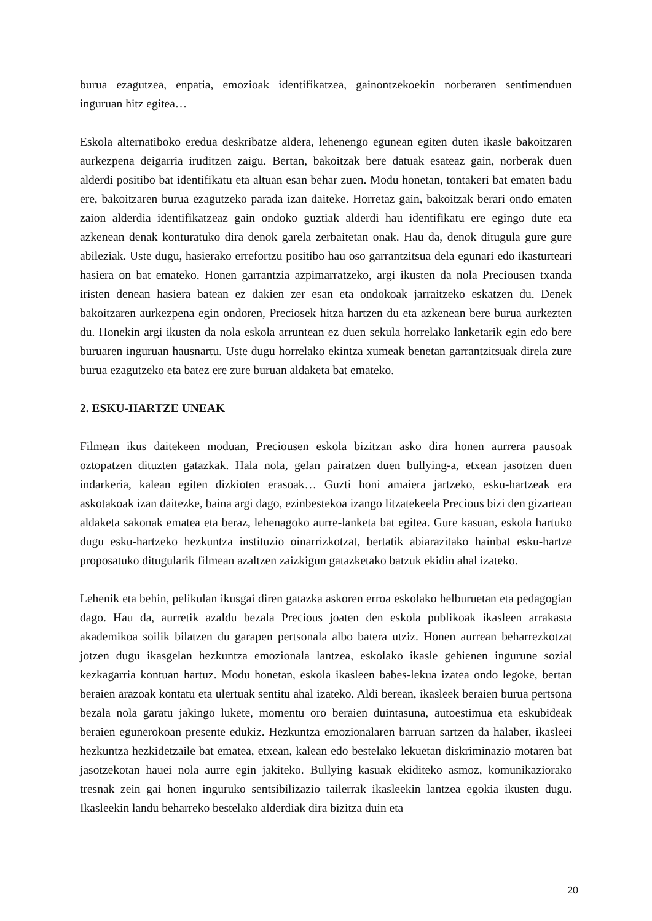burua ezagutzea, enpatia, emozioak identifikatzea, gainontzekoekin norberaren sentimenduen inguruan hitz egitea…
Eskola alternatiboko eredua deskribatze aldera, lehenengo egunean egiten duten ikasle bakoitzaren aurkezpena deigarria iruditzen zaigu. Bertan, bakoitzak bere datuak esateaz gain, norberak duen alderdi positibo bat identifikatu eta altuan esan behar zuen. Modu honetan, tontakeri bat ematen badu ere, bakoitzaren burua ezagutzeko parada izan daiteke. Horretaz gain, bakoitzak berari ondo ematen zaion alderdia identifikatzeaz gain ondoko guztiak alderdi hau identifikatu ere egingo dute eta azkenean denak konturatuko dira denok garela zerbaitetan onak. Hau da, denok ditugula gure gure abileziak. Uste dugu, hasierako errefortzu positibo hau oso garrantzitsua dela egunari edo ikasturteari hasiera on bat emateko. Honen garrantzia azpimarratzeko, argi ikusten da nola Preciousen txanda iristen denean hasiera batean ez dakien zer esan eta ondokoak jarraitzeko eskatzen du. Denek bakoitzaren aurkezpena egin ondoren, Preciosek hitza hartzen du eta azkenean bere burua aurkezten du. Honekin argi ikusten da nola eskola arruntean ez duen sekula horrelako lanketarik egin edo bere buruaren inguruan hausnartu. Uste dugu horrelako ekintza xumeak benetan garrantzitsuak direla zure burua ezagutzeko eta batez ere zure buruan aldaketa bat emateko.
2. ESKU-HARTZE UNEAK
Filmean ikus daitekeen moduan, Preciousen eskola bizitzan asko dira honen aurrera pausoak oztopatzen dituzten gatazkak. Hala nola, gelan pairatzen duen bullying-a, etxean jasotzen duen indarkeria, kalean egiten dizkioten erasoak… Guzti honi amaiera jartzeko, esku-hartzeak era askotakoak izan daitezke, baina argi dago, ezinbestekoa izango litzatekeela Precious bizi den gizartean aldaketa sakonak ematea eta beraz, lehenagoko aurre-lanketa bat egitea. Gure kasuan, eskola hartuko dugu esku-hartzeko hezkuntza instituzio oinarrizkotzat, bertatik abiarazitako hainbat esku-hartze proposatuko ditugularik filmean azaltzen zaizkigun gatazketako batzuk ekidin ahal izateko.
Lehenik eta behin, pelikulan ikusgai diren gatazka askoren erroa eskolako helburuetan eta pedagogian dago. Hau da, aurretik azaldu bezala Precious joaten den eskola publikoak ikasleen arrakasta akademikoa soilik bilatzen du garapen pertsonala albo batera utziz. Honen aurrean beharrezkotzat jotzen dugu ikasgelan hezkuntza emozionala lantzea, eskolako ikasle gehienen ingurune sozial kezkagarria kontuan hartuz. Modu honetan, eskola ikasleen babes-lekua izatea ondo legoke, bertan beraien arazoak kontatu eta ulertuak sentitu ahal izateko. Aldi berean, ikasleek beraien burua pertsona bezala nola garatu jakingo lukete, momentu oro beraien duintasuna, autoestimua eta eskubideak beraien egunerokoan presente edukiz. Hezkuntza emozionalaren barruan sartzen da halaber, ikasleei hezkuntza hezkidetzaile bat ematea, etxean, kalean edo bestelako lekuetan diskriminazio motaren bat jasotzekotan hauei nola aurre egin jakiteko. Bullying kasuak ekiditeko asmoz, komunikaziorako tresnak zein gai honen inguruko sentsibilizazio tailerrak ikasleekin lantzea egokia ikusten dugu. Ikasleekin landu beharreko bestelako alderdiak dira bizitza duin eta
20